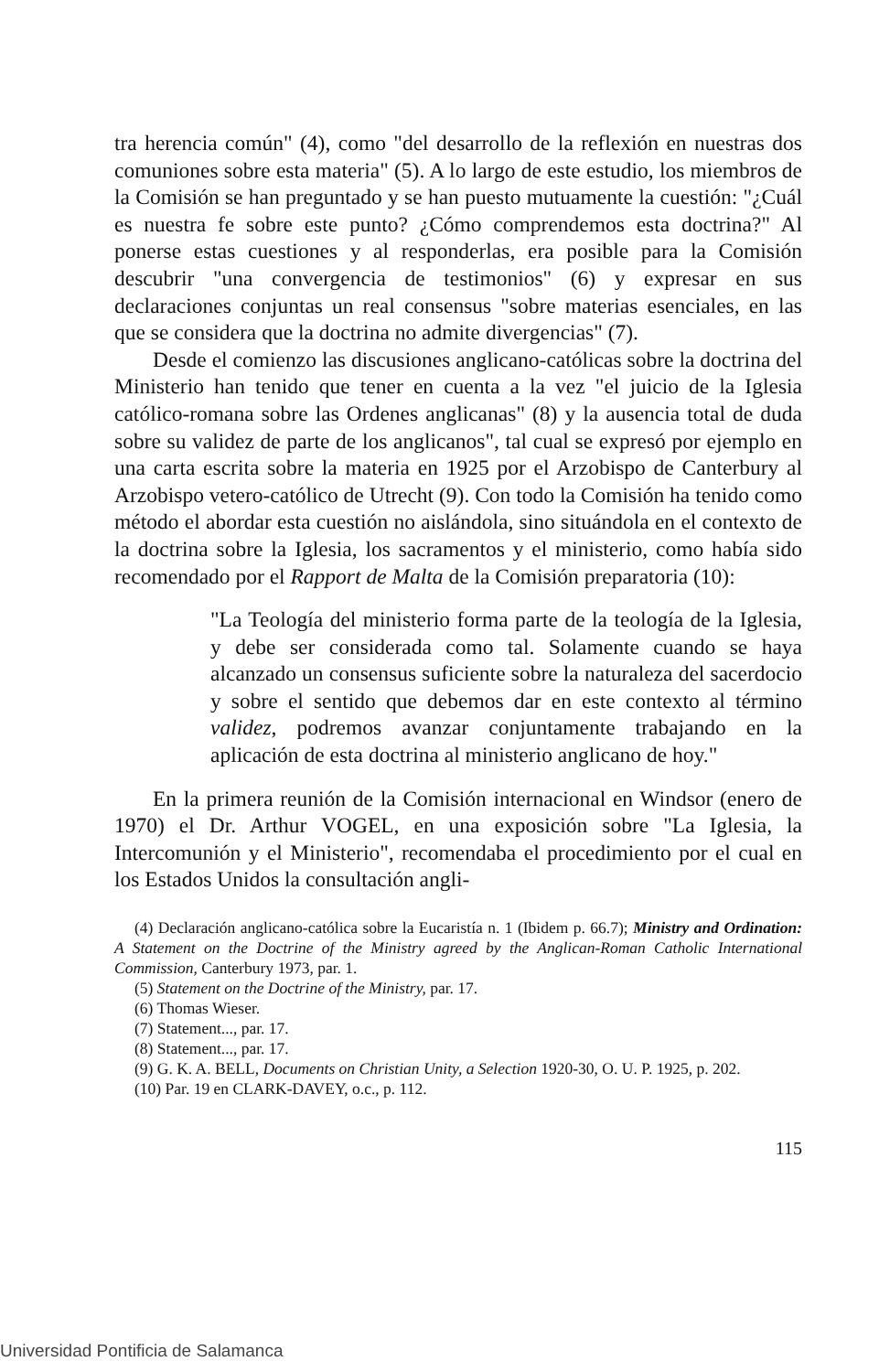tra herencia común" (4), como "del desarrollo de la reflexión en nuestras dos comuniones sobre esta materia" (5). A lo largo de este estudio, los miembros de la Comisión se han preguntado y se han puesto mutuamente la cuestión: "¿Cuál es nuestra fe sobre este punto? ¿Cómo comprendemos esta doctrina?" Al ponerse estas cuestiones y al responderlas, era posible para la Comisión descubrir "una convergencia de testimonios" (6) y expresar en sus declaraciones conjuntas un real consensus "sobre materias esenciales, en las que se considera que la doctrina no admite divergencias" (7).
Desde el comienzo las discusiones anglicano-católicas sobre la doctrina del Ministerio han tenido que tener en cuenta a la vez "el juicio de la Iglesia católico-romana sobre las Ordenes anglicanas" (8) y la ausencia total de duda sobre su validez de parte de los anglicanos", tal cual se expresó por ejemplo en una carta escrita sobre la materia en 1925 por el Arzobispo de Canterbury al Arzobispo vetero-católico de Utrecht (9). Con todo la Comisión ha tenido como método el abordar esta cuestión no aislándola, sino situándola en el contexto de la doctrina sobre la Iglesia, los sacramentos y el ministerio, como había sido recomendado por el Rapport de Malta de la Comisión preparatoria (10):
"La Teología del ministerio forma parte de la teología de la Iglesia, y debe ser considerada como tal. Solamente cuando se haya alcanzado un consensus suficiente sobre la naturaleza del sacerdocio y sobre el sentido que debemos dar en este contexto al término validez, podremos avanzar conjuntamente trabajando en la aplicación de esta doctrina al ministerio anglicano de hoy."
En la primera reunión de la Comisión internacional en Windsor (enero de 1970) el Dr. Arthur VOGEL, en una exposición sobre "La Iglesia, la Intercomunión y el Ministerio", recomendaba el procedimiento por el cual en los Estados Unidos la consultación angli-
(4) Declaración anglicano-católica sobre la Eucaristía n. 1 (Ibidem p. 66.7); Ministry and Ordination: A Statement on the Doctrine of the Ministry agreed by the Anglican-Roman Catholic International Commission, Canterbury 1973, par. 1.
(5) Statement on the Doctrine of the Ministry, par. 17.
(6) Thomas Wieser.
(7) Statement..., par. 17.
(8) Statement..., par. 17.
(9) G. K. A. BELL, Documents on Christian Unity, a Selection 1920-30, O. U. P. 1925, p. 202.
(10) Par. 19 en CLARK-DAVEY, o.c., p. 112.
115
Universidad Pontificia de Salamanca